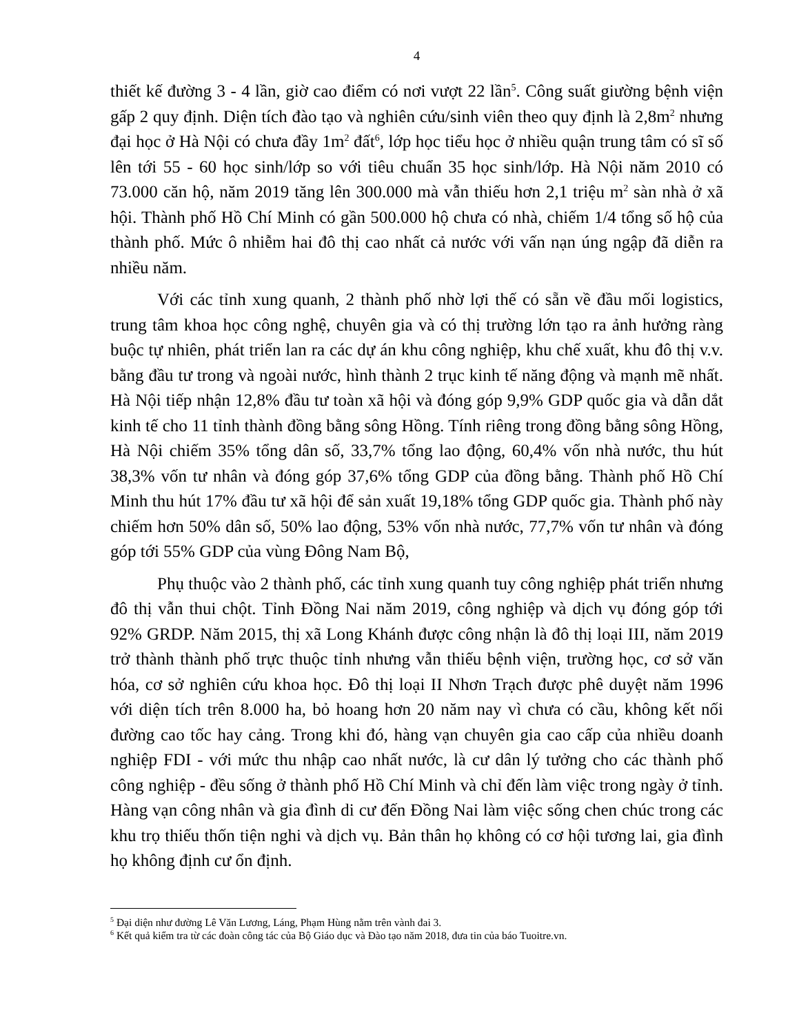4
thiết kế đường 3 - 4 lần, giờ cao điểm có nơi vượt 22 lần<sup>5</sup>. Công suất giường bệnh viện gấp 2 quy định. Diện tích đào tạo và nghiên cứu/sinh viên theo quy định là 2,8m<sup>2</sup> nhưng đại học ở Hà Nội có chưa đầy 1m<sup>2</sup> đất<sup>6</sup>, lớp học tiểu học ở nhiều quận trung tâm có sĩ số lên tới 55 - 60 học sinh/lớp so với tiêu chuẩn 35 học sinh/lớp. Hà Nội năm 2010 có 73.000 căn hộ, năm 2019 tăng lên 300.000 mà vẫn thiếu hơn 2,1 triệu m<sup>2</sup> sàn nhà ở xã hội. Thành phố Hồ Chí Minh có gần 500.000 hộ chưa có nhà, chiếm 1/4 tổng số hộ của thành phố. Mức ô nhiễm hai đô thị cao nhất cả nước với vấn nạn úng ngập đã diễn ra nhiều năm.
Với các tỉnh xung quanh, 2 thành phố nhờ lợi thế có sẵn về đầu mối logistics, trung tâm khoa học công nghệ, chuyên gia và có thị trường lớn tạo ra ảnh hưởng ràng buộc tự nhiên, phát triển lan ra các dự án khu công nghiệp, khu chế xuất, khu đô thị v.v. bằng đầu tư trong và ngoài nước, hình thành 2 trục kinh tế năng động và mạnh mẽ nhất. Hà Nội tiếp nhận 12,8% đầu tư toàn xã hội và đóng góp 9,9% GDP quốc gia và dẫn dắt kinh tế cho 11 tỉnh thành đồng bằng sông Hồng. Tính riêng trong đồng bằng sông Hồng, Hà Nội chiếm 35% tổng dân số, 33,7% tổng lao động, 60,4% vốn nhà nước, thu hút 38,3% vốn tư nhân và đóng góp 37,6% tổng GDP của đồng bằng. Thành phố Hồ Chí Minh thu hút 17% đầu tư xã hội để sản xuất 19,18% tổng GDP quốc gia. Thành phố này chiếm hơn 50% dân số, 50% lao động, 53% vốn nhà nước, 77,7% vốn tư nhân và đóng góp tới 55% GDP của vùng Đông Nam Bộ,
Phụ thuộc vào 2 thành phố, các tỉnh xung quanh tuy công nghiệp phát triển nhưng đô thị vẫn thui chột. Tỉnh Đồng Nai năm 2019, công nghiệp và dịch vụ đóng góp tới 92% GRDP. Năm 2015, thị xã Long Khánh được công nhận là đô thị loại III, năm 2019 trở thành thành phố trực thuộc tỉnh nhưng vẫn thiếu bệnh viện, trường học, cơ sở văn hóa, cơ sở nghiên cứu khoa học. Đô thị loại II Nhơn Trạch được phê duyệt năm 1996 với diện tích trên 8.000 ha, bỏ hoang hơn 20 năm nay vì chưa có cầu, không kết nối đường cao tốc hay cảng. Trong khi đó, hàng vạn chuyên gia cao cấp của nhiều doanh nghiệp FDI - với mức thu nhập cao nhất nước, là cư dân lý tưởng cho các thành phố công nghiệp - đều sống ở thành phố Hồ Chí Minh và chỉ đến làm việc trong ngày ở tỉnh. Hàng vạn công nhân và gia đình di cư đến Đồng Nai làm việc sống chen chúc trong các khu trọ thiếu thốn tiện nghi và dịch vụ. Bản thân họ không có cơ hội tương lai, gia đình họ không định cư ổn định.
<sup>5</sup> Đại diện như đường Lê Văn Lương, Láng, Phạm Hùng nằm trên vành đai 3.
<sup>6</sup> Kết quả kiểm tra từ các đoàn công tác của Bộ Giáo dục và Đào tạo năm 2018, đưa tin của báo Tuoitre.vn.